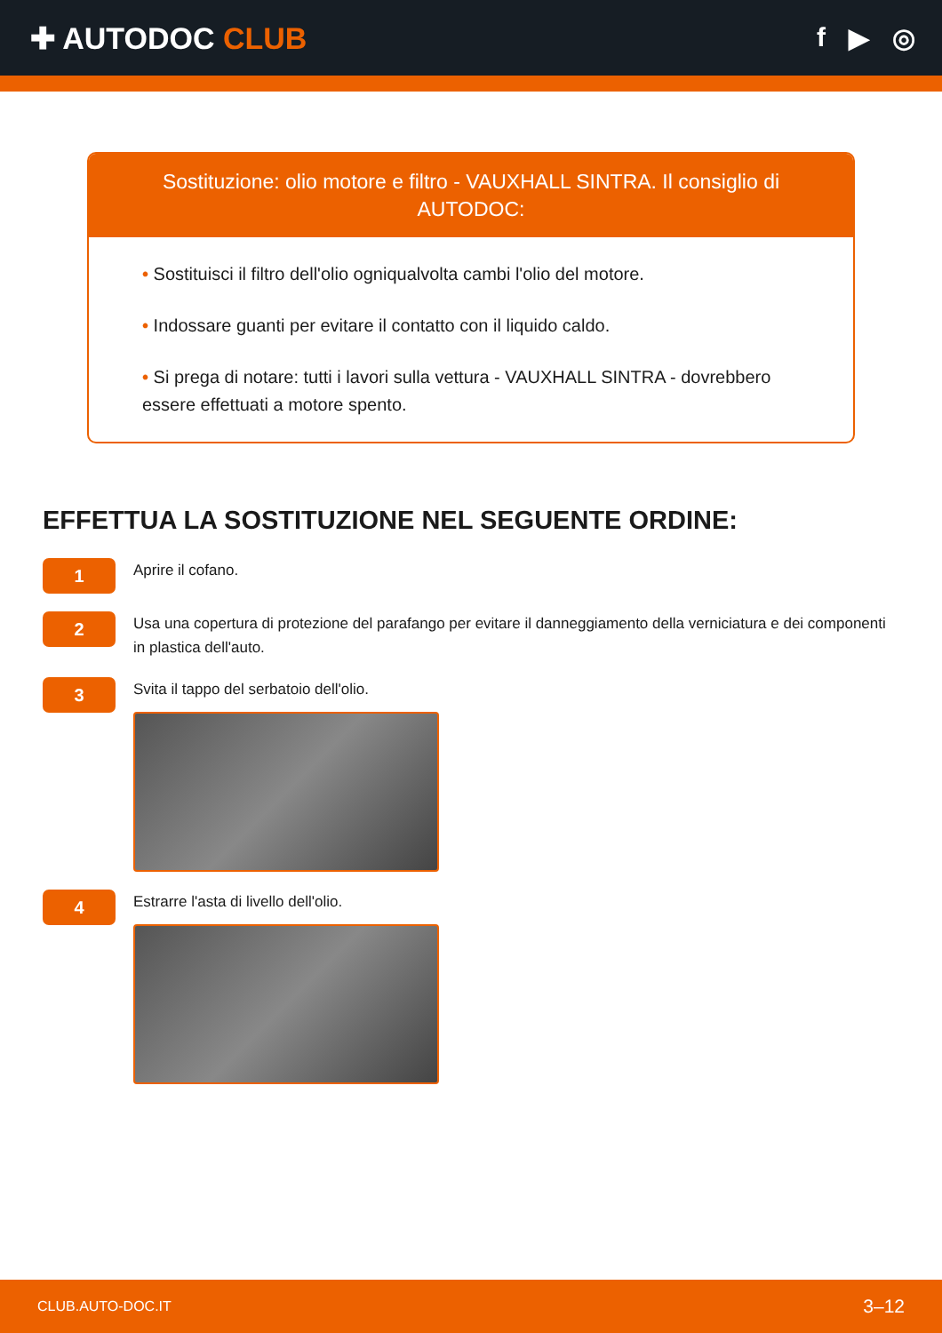✚ AUTODOC CLUB f ▶ ◎
Sostituzione: olio motore e filtro - VAUXHALL SINTRA. Il consiglio di AUTODOC:
• Sostituisci il filtro dell'olio ogniqualvolta cambi l'olio del motore.
• Indossare guanti per evitare il contatto con il liquido caldo.
• Si prega di notare: tutti i lavori sulla vettura - VAUXHALL SINTRA - dovrebbero essere effettuati a motore spento.
EFFETTUA LA SOSTITUZIONE NEL SEGUENTE ORDINE:
1
Aprire il cofano.
2
Usa una copertura di protezione del parafango per evitare il danneggiamento della verniciatura e dei componenti in plastica dell'auto.
3
Svita il tappo del serbatoio dell'olio.
4
Estrarre l'asta di livello dell'olio.
CLUB.AUTO-DOC.IT 3–12